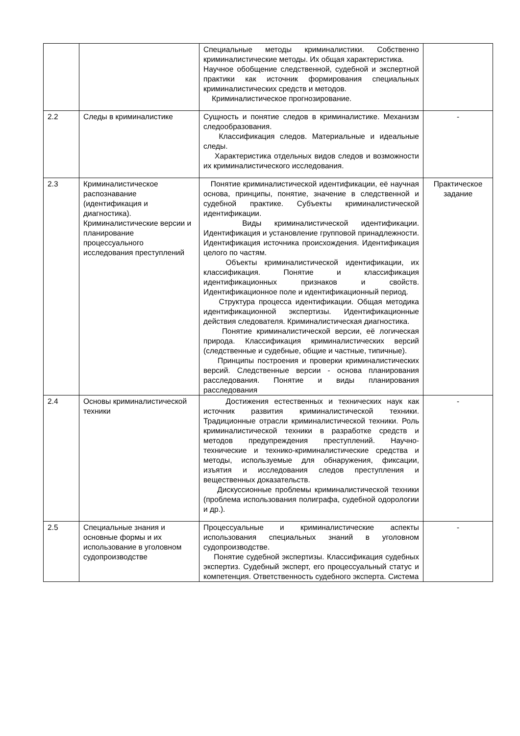| | | Специальные методы криминалистики. Собственно криминалистические методы. Их общая характеристика. Научное обобщение следственной, судебной и экспертной практики как источник формирования специальных криминалистических средств и методов. Криминалистическое прогнозирование. | |
| 2.2 | Следы в криминалистике | Сущность и понятие следов в криминалистике. Механизм следообразования. Классификация следов. Материальные и идеальные следы. Характеристика отдельных видов следов и возможности их криминалистического исследования. | - |
| 2.3 | Криминалистическое распознавание (идентификация и диагностика). Криминалистические версии и планирование процессуального исследования преступлений | Понятие криминалистической идентификации, её научная основа, принципы, понятие, значение в следственной и судебной практике. Субъекты криминалистической идентификации. Виды криминалистической идентификации. Идентификация и установление групповой принадлежности. Идентификация источника происхождения. Идентификация целого по частям. Объекты криминалистической идентификации, их классификация. Понятие и классификация идентификационных признаков и свойств. Идентификационное поле и идентификационный период. Структура процесса идентификации. Общая методика идентификационной экспертизы. Идентификационные действия следователя. Криминалистическая диагностика. Понятие криминалистической версии, её логическая природа. Классификация криминалистических версий (следственные и судебные, общие и частные, типичные). Принципы построения и проверки криминалистических версий. Следственные версии - основа планирования расследования. Понятие и виды планирования расследования | Практическое задание |
| 2.4 | Основы криминалистической техники | Достижения естественных и технических наук как источник развития криминалистической техники. Традиционные отрасли криминалистической техники. Роль криминалистической техники в разработке средств и методов предупреждения преступлений. Научно-технические и технико-криминалистические средства и методы, используемые для обнаружения, фиксации, изъятия и исследования следов преступления и вещественных доказательств. Дискуссионные проблемы криминалистической техники (проблема использования полиграфа, судебной одорологии и др.). | - |
| 2.5 | Специальные знания и основные формы и их использование в уголовном судопроизводстве | Процессуальные и криминалистические аспекты использования специальных знаний в уголовном судопроизводстве. Понятие судебной экспертизы. Классификация судебных экспертиз. Судебный эксперт, его процессуальный статус и компетенция. Ответственность судебного эксперта. Система | - |